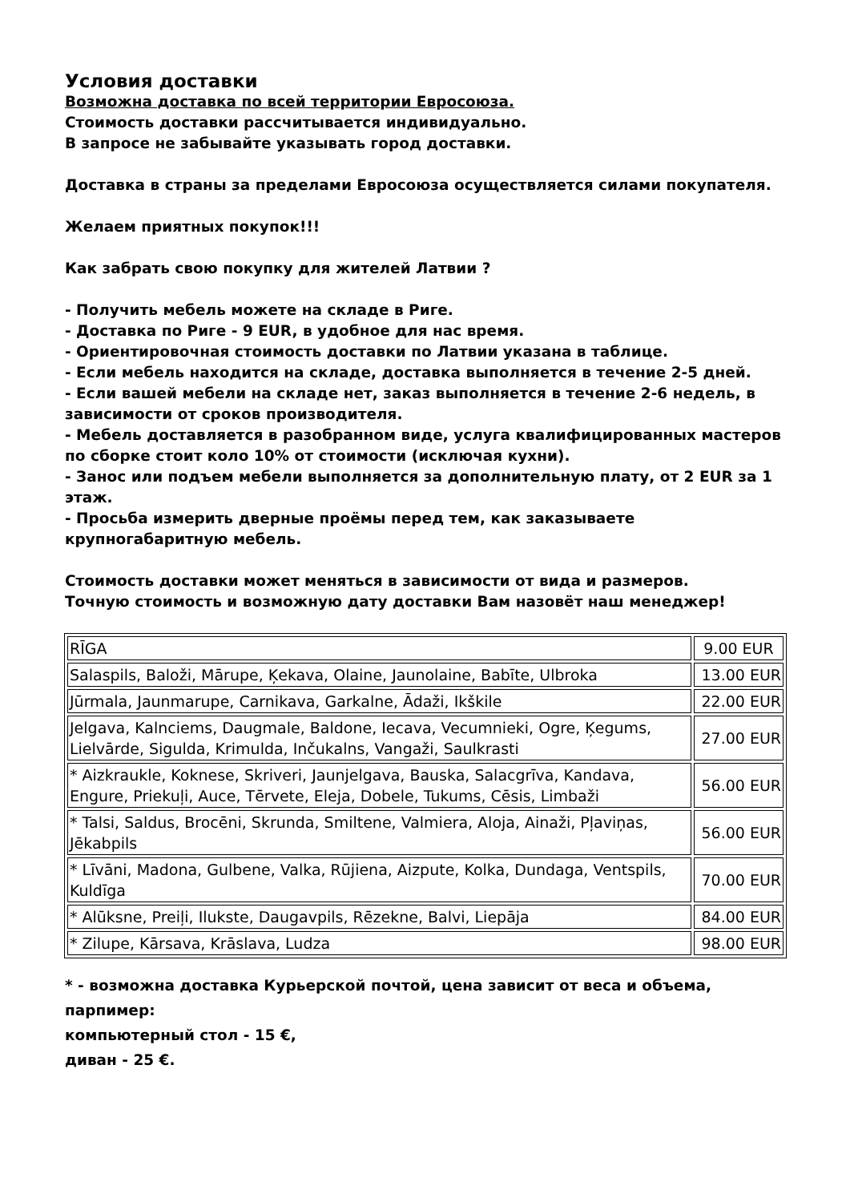Условия доставки
Возможна доставка по всей территории Евросоюза.
Стоимость доставки рассчитывается индивидуально.
В запросе не забывайте указывать город доставки.
Доставка в страны за пределами Евросоюза осуществляется силами покупателя.
Желаем приятных покупок!!!
Как забрать свою покупку для жителей Латвии ?
- Получить мебель можете на складе в Риге.
- Доставка по Риге - 9 EUR, в удобное для нас время.
- Ориентировочная стоимость доставки по Латвии указана в таблице.
- Если мебель находится на складе, доставка выполняется в течение 2-5 дней.
- Если вашей мебели на складе нет, заказ выполняется в течение 2-6 недель, в зависимости от сроков производителя.
- Мебель доставляется в разобранном виде, услуга квалифицированных мастеров по сборке стоит коло 10% от стоимости (исключая кухни).
- Занос или подъем мебели выполняется за дополнительную плату, от 2 EUR за 1 этаж.
- Просьба измерить дверные проёмы перед тем, как заказываете крупногабаритную мебель.
Стоимость доставки может меняться в зависимости от вида и размеров.
Точную стоимость и возможную дату доставки Вам назовёт наш менеджер!
| RĪGA | 9.00 EUR |
| Salaspils, Baloži, Mārupe, Ķekava, Olaine, Jaunolaine, Babīte, Ulbroka | 13.00 EUR |
| Jūrmala, Jaunmarupe, Carnikava, Garkalne, Ādaži, Ikškile | 22.00 EUR |
| Jelgava, Kalnciems, Daugmale, Baldone, Iecava, Vecumnieki, Ogre, Ķegums, Lielvārde, Sigulda, Krimulda, Inčukalns, Vangaži, Saulkrasti | 27.00 EUR |
| * Aizkraukle, Koknese, Skriveri, Jaunjelgava, Bauska, Salacgrīva, Kandava, Engure, Priekuļi, Auce, Tērvete, Eleja, Dobele, Tukums, Cēsis, Limbaži | 56.00 EUR |
| * Talsi, Saldus, Brocēni, Skrunda, Smiltene, Valmiera, Aloja, Ainaži, Pļaviņas, Jēkabpils | 56.00 EUR |
| * Līvāni, Madona, Gulbene, Valka, Rūjiena, Aizpute, Kolka, Dundaga, Ventspils, Kuldīga | 70.00 EUR |
| * Alūksne, Preiļi, Ilukste, Daugavpils, Rēzekne, Balvi, Liepāja | 84.00 EUR |
| * Zilupe, Kārsava, Krāslava, Ludza | 98.00 EUR |
* - возможна доставка Курьерской почтой, цена зависит от веса и объема, парпимер:
компьютерный стол - 15 €,
диван - 25 €.